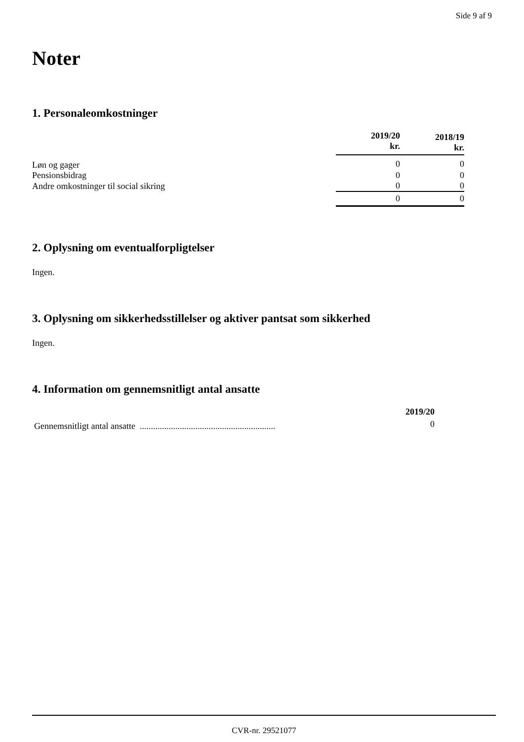Side 9 af 9
Noter
1. Personaleomkostninger
| | 2019/20 kr. | 2018/19 kr. |
| --- | --- | --- |
| Løn og gager | 0 | 0 |
| Pensionsbidrag | 0 | 0 |
| Andre omkostninger til social sikring | 0 | 0 |
| | 0 | 0 |
2. Oplysning om eventualforpligtelser
Ingen.
3. Oplysning om sikkerhedsstillelser og aktiver pantsat som sikkerhed
Ingen.
4. Information om gennemsnitligt antal ansatte
| | 2019/20 |
| --- | --- |
| Gennemsnitligt antal ansatte ............................................................. | 0 |
CVR-nr. 29521077